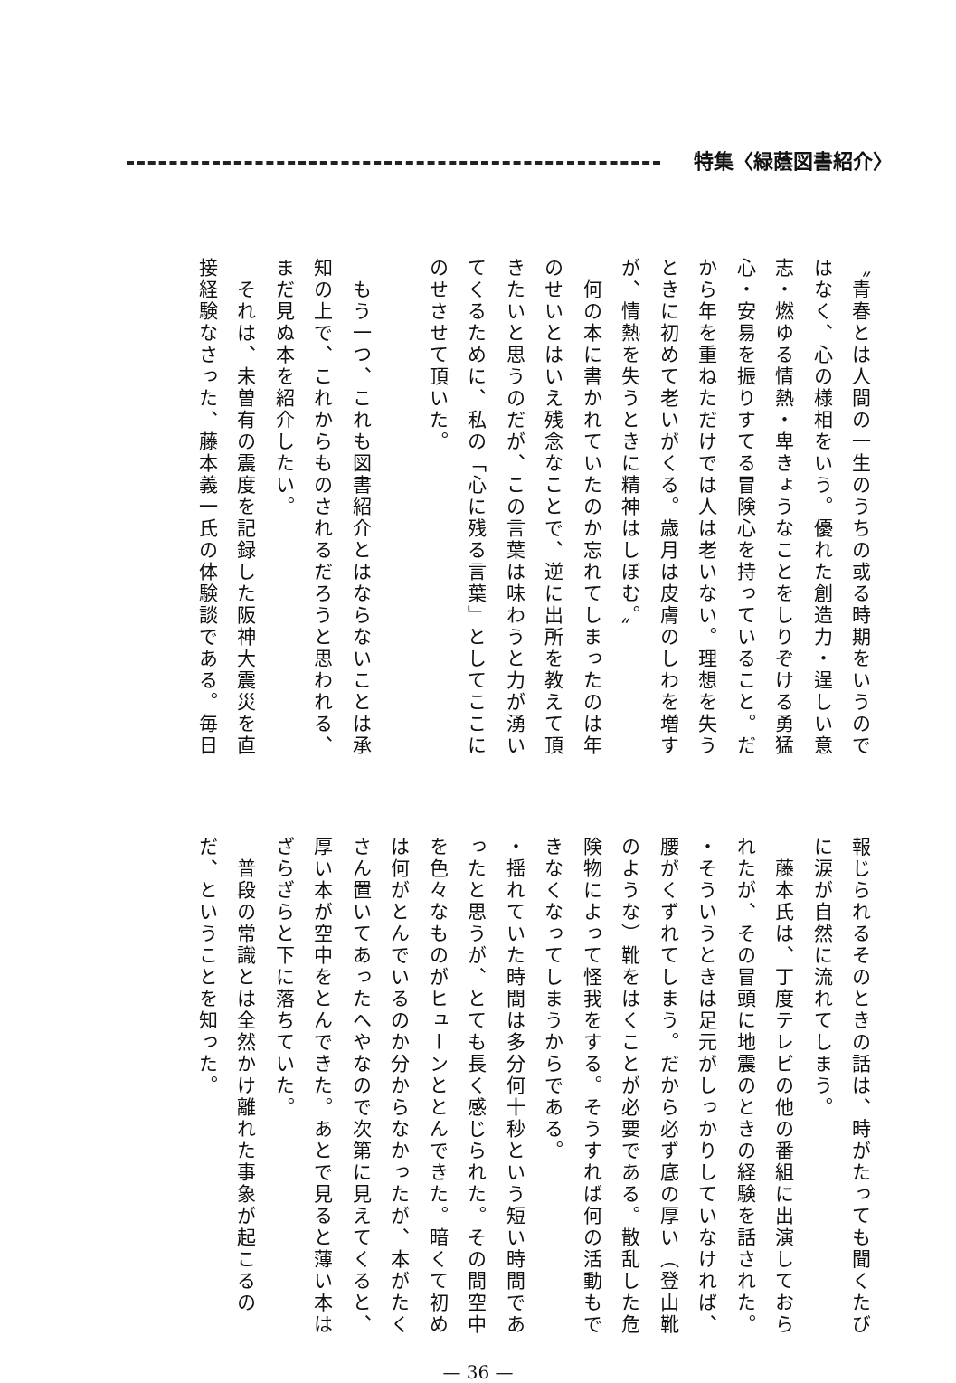特集〈緑蔭図書紹介〉
〝青春とは人間の一生のうちの或る時期をいうのではなく、心の様相をいう。優れた創造力・逞しい意志・燃ゆる情熱・卑きょうなことをしりぞける勇猛心・安易を振りすてる冒険心を持っていること。だから年を重ねただけでは人は老いない。理想を失うときに初めて老いがくる。歳月は皮膚のしわを増すが、情熱を失うときに精神はしぼむ。〟
　何の本に書かれていたのか忘れてしまったのは年のせいとはいえ残念なことで、逆に出所を教えて頂きたいと思うのだが、この言葉は味わうと力が湧いてくるために、私の「心に残る言葉」としてここにのせさせて頂いた。
　もう一つ、これも図書紹介とはならないことは承知の上で、これからものされるだろうと思われる、まだ見ぬ本を紹介したい。
　それは、未曽有の震度を記録した阪神大震災を直接経験なさった、藤本義一氏の体験談である。毎日
報じられるそのときの話は、時がたっても聞くたびに涙が自然に流れてしまう。
　藤本氏は、丁度テレビの他の番組に出演しておられたが、その冒頭に地震のときの経験を話された。
・そういうときは足元がしっかりしていなければ、腰がくずれてしまう。だから必ず底の厚い（登山靴のような）靴をはくことが必要である。散乱した危険物によって怪我をする。そうすれば何の活動もできなくなってしまうからである。
・揺れていた時間は多分何十秒という短い時間であったと思うが、とても長く感じられた。その間空中を色々なものがヒューンととんできた。暗くて初めは何がとんでいるのか分からなかったが、本がたくさん置いてあったへやなので次第に見えてくると、厚い本が空中をとんできた。あとで見ると薄い本はざらざらと下に落ちていた。
　普段の常識とは全然かけ離れた事象が起こるのだ、ということを知った。
— 36 —